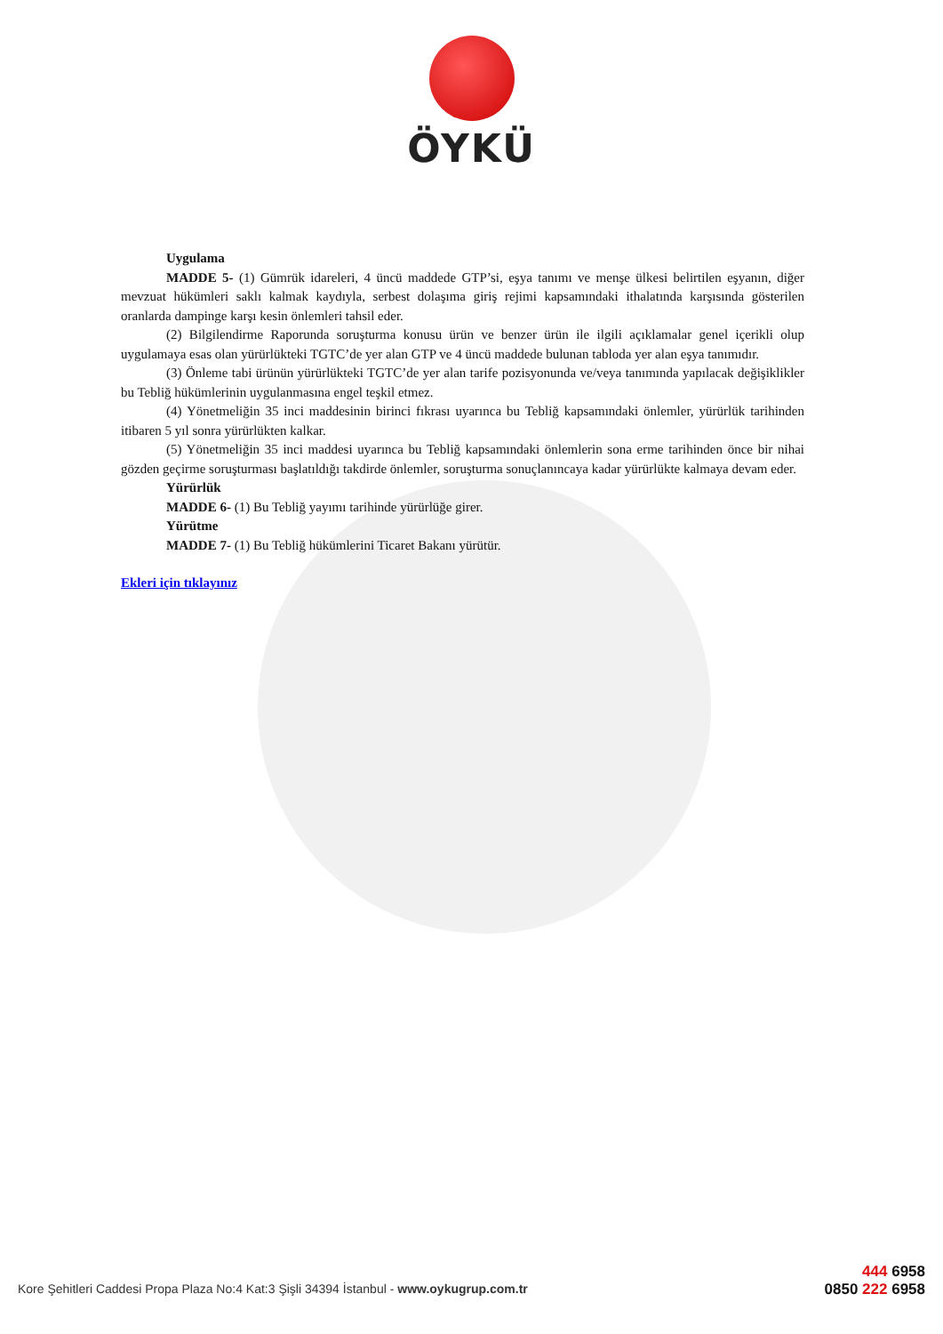ÖYKÜ
Uygulama
MADDE 5- (1) Gümrük idareleri, 4 üncü maddede GTP’si, eşya tanımı ve menşe ülkesi belirtilen eşyanın, diğer mevzuat hükümleri saklı kalmak kaydıyla, serbest dolaşıma giriş rejimi kapsamındaki ithalatında karşısında gösterilen oranlarda dampinge karşı kesin önlemleri tahsil eder.
(2) Bilgilendirme Raporunda soruşturma konusu ürün ve benzer ürün ile ilgili açıklamalar genel içerikli olup uygulamaya esas olan yürürlükteki TGTC’de yer alan GTP ve 4 üncü maddede bulunan tabloda yer alan eşya tanımıdır.
(3) Önleme tabi ürünün yürürlükteki TGTC’de yer alan tarife pozisyonunda ve/veya tanımında yapılacak değişiklikler bu Tebliğ hükümlerinin uygulanmasına engel teşkil etmez.
(4) Yönetmeliğin 35 inci maddesinin birinci fıkrası uyarınca bu Tebliğ kapsamındaki önlemler, yürürlük tarihinden itibaren 5 yıl sonra yürürlükten kalkar.
(5) Yönetmeliğin 35 inci maddesi uyarınca bu Tebliğ kapsamındaki önlemlerin sona erme tarihinden önce bir nihai gözden geçirme soruşturması başlatıldığı takdirde önlemler, soruşturma sonuçlanıncaya kadar yürürlükte kalmaya devam eder.
Yürürlük
MADDE 6- (1) Bu Tebliğ yayımı tarihinde yürürlüğe girer.
Yürütme
MADDE 7- (1) Bu Tebliğ hükümlerini Ticaret Bakanı yürütür.
Ekleri için tıklayınız
Kore Şehitleri Caddesi Propa Plaza No:4 Kat:3 Şişli 34394 İstanbul - www.oykugrup.com.tr
444 6958
0850 222 6958